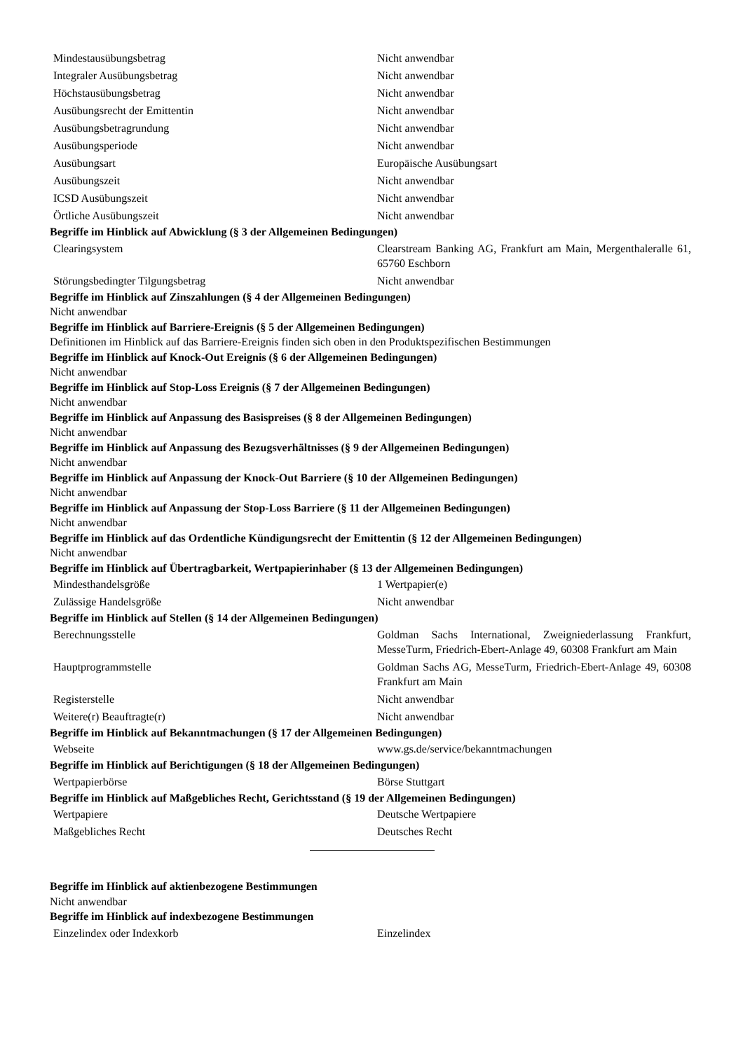| Mindestausübungsbetrag | Nicht anwendbar |
| Integraler Ausübungsbetrag | Nicht anwendbar |
| Höchstausübungsbetrag | Nicht anwendbar |
| Ausübungsrecht der Emittentin | Nicht anwendbar |
| Ausübungsbetragrundung | Nicht anwendbar |
| Ausübungsperiode | Nicht anwendbar |
| Ausübungsart | Europäische Ausübungsart |
| Ausübungszeit | Nicht anwendbar |
| ICSD Ausübungszeit | Nicht anwendbar |
| Örtliche Ausübungszeit | Nicht anwendbar |
Begriffe im Hinblick auf Abwicklung (§ 3 der Allgemeinen Bedingungen)
| Clearingsystem | Clearstream Banking AG, Frankfurt am Main, Mergenthaleralle 61, 65760 Eschborn |
| Störungsbedingter Tilgungsbetrag | Nicht anwendbar |
Begriffe im Hinblick auf Zinszahlungen (§ 4 der Allgemeinen Bedingungen)
Nicht anwendbar
Begriffe im Hinblick auf Barriere-Ereignis (§ 5 der Allgemeinen Bedingungen)
Definitionen im Hinblick auf das Barriere-Ereignis finden sich oben in den Produktspezifischen Bestimmungen
Begriffe im Hinblick auf Knock-Out Ereignis (§ 6 der Allgemeinen Bedingungen)
Nicht anwendbar
Begriffe im Hinblick auf Stop-Loss Ereignis (§ 7 der Allgemeinen Bedingungen)
Nicht anwendbar
Begriffe im Hinblick auf Anpassung des Basispreises (§ 8 der Allgemeinen Bedingungen)
Nicht anwendbar
Begriffe im Hinblick auf Anpassung des Bezugsverhältnisses (§ 9 der Allgemeinen Bedingungen)
Nicht anwendbar
Begriffe im Hinblick auf Anpassung der Knock-Out Barriere (§ 10 der Allgemeinen Bedingungen)
Nicht anwendbar
Begriffe im Hinblick auf Anpassung der Stop-Loss Barriere (§ 11 der Allgemeinen Bedingungen)
Nicht anwendbar
Begriffe im Hinblick auf das Ordentliche Kündigungsrecht der Emittentin (§ 12 der Allgemeinen Bedingungen)
Nicht anwendbar
Begriffe im Hinblick auf Übertragbarkeit, Wertpapierinhaber (§ 13 der Allgemeinen Bedingungen)
| Mindesthandelsgröße | 1 Wertpapier(e) |
| Zulässige Handelsgröße | Nicht anwendbar |
Begriffe im Hinblick auf Stellen (§ 14 der Allgemeinen Bedingungen)
| Berechnungsstelle | Goldman Sachs International, Zweigniederlassung Frankfurt, MesseTurm, Friedrich-Ebert-Anlage 49, 60308 Frankfurt am Main |
| Hauptprogrammstelle | Goldman Sachs AG, MesseTurm, Friedrich-Ebert-Anlage 49, 60308 Frankfurt am Main |
| Registerstelle | Nicht anwendbar |
| Weitere(r) Beauftragte(r) | Nicht anwendbar |
Begriffe im Hinblick auf Bekanntmachungen (§ 17 der Allgemeinen Bedingungen)
| Webseite | www.gs.de/service/bekanntmachungen |
Begriffe im Hinblick auf Berichtigungen (§ 18 der Allgemeinen Bedingungen)
| Wertpapierbörse | Börse Stuttgart |
Begriffe im Hinblick auf Maßgebliches Recht, Gerichtsstand (§ 19 der Allgemeinen Bedingungen)
| Wertpapiere | Deutsche Wertpapiere |
| Maßgebliches Recht | Deutsches Recht |
Begriffe im Hinblick auf aktienbezogene Bestimmungen
Nicht anwendbar
Begriffe im Hinblick auf indexbezogene Bestimmungen
| Einzelindex oder Indexkorb | Einzelindex |